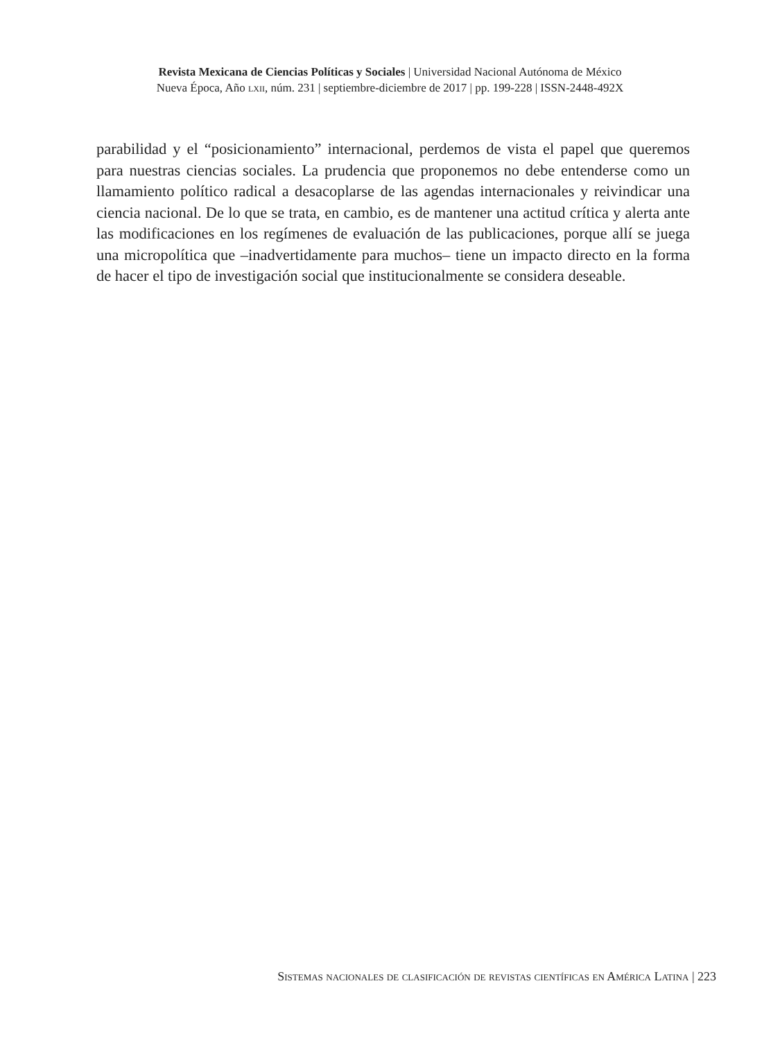Revista Mexicana de Ciencias Políticas y Sociales | Universidad Nacional Autónoma de México
Nueva Época, Año lxii, núm. 231 | septiembre-diciembre de 2017 | pp. 199-228 | ISSN-2448-492X
parabilidad y el “posicionamiento” internacional, perdemos de vista el papel que queremos para nuestras ciencias sociales. La prudencia que proponemos no debe entenderse como un llamamiento político radical a desacoplarse de las agendas internacionales y reivindicar una ciencia nacional. De lo que se trata, en cambio, es de mantener una actitud crítica y alerta ante las modificaciones en los regímenes de evaluación de las publicaciones, porque allí se juega una micropolítica que –inadvertidamente para muchos– tiene un impacto directo en la forma de hacer el tipo de investigación social que institucionalmente se considera deseable.
Sistemas nacionales de clasificación de revistas científicas en América Latina | 223